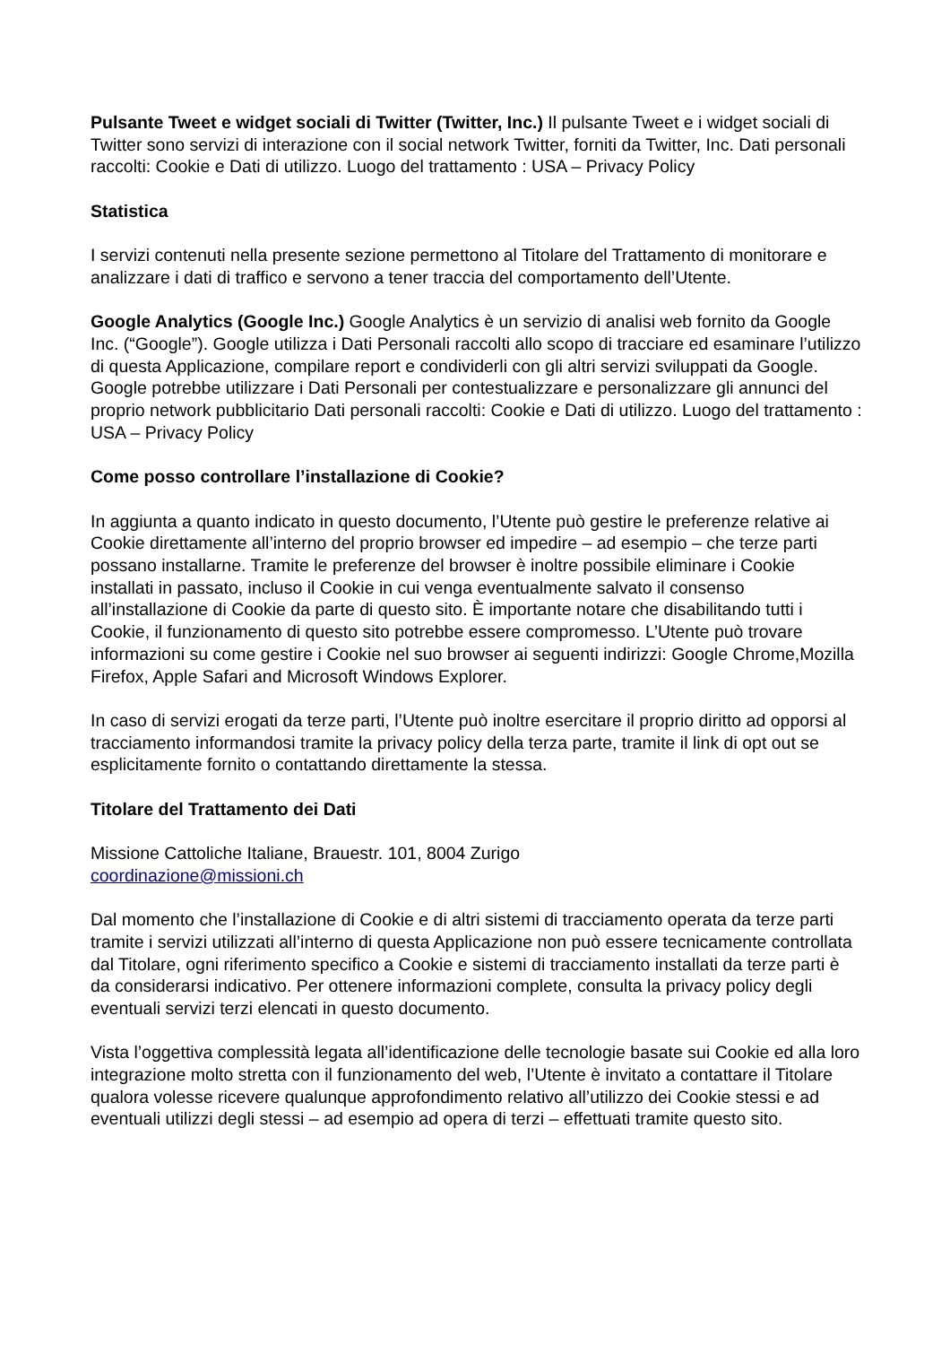Pulsante Tweet e widget sociali di Twitter (Twitter, Inc.) Il pulsante Tweet e i widget sociali di Twitter sono servizi di interazione con il social network Twitter, forniti da Twitter, Inc. Dati personali raccolti: Cookie e Dati di utilizzo. Luogo del trattamento : USA – Privacy Policy
Statistica
I servizi contenuti nella presente sezione permettono al Titolare del Trattamento di monitorare e analizzare i dati di traffico e servono a tener traccia del comportamento dell’Utente.
Google Analytics (Google Inc.) Google Analytics è un servizio di analisi web fornito da Google Inc. (“Google”). Google utilizza i Dati Personali raccolti allo scopo di tracciare ed esaminare l’utilizzo di questa Applicazione, compilare report e condividerli con gli altri servizi sviluppati da Google. Google potrebbe utilizzare i Dati Personali per contestualizzare e personalizzare gli annunci del proprio network pubblicitario Dati personali raccolti: Cookie e Dati di utilizzo. Luogo del trattamento : USA – Privacy Policy
Come posso controllare l’installazione di Cookie?
In aggiunta a quanto indicato in questo documento, l’Utente può gestire le preferenze relative ai Cookie direttamente all’interno del proprio browser ed impedire – ad esempio – che terze parti possano installarne. Tramite le preferenze del browser è inoltre possibile eliminare i Cookie installati in passato, incluso il Cookie in cui venga eventualmente salvato il consenso all’installazione di Cookie da parte di questo sito. È importante notare che disabilitando tutti i Cookie, il funzionamento di questo sito potrebbe essere compromesso. L’Utente può trovare informazioni su come gestire i Cookie nel suo browser ai seguenti indirizzi: Google Chrome,Mozilla Firefox, Apple Safari and Microsoft Windows Explorer.
In caso di servizi erogati da terze parti, l’Utente può inoltre esercitare il proprio diritto ad opporsi al tracciamento informandosi tramite la privacy policy della terza parte, tramite il link di opt out se esplicitamente fornito o contattando direttamente la stessa.
Titolare del Trattamento dei Dati
Missione Cattoliche Italiane, Brauestr. 101, 8004 Zurigo
coordinazione@missioni.ch
Dal momento che l’installazione di Cookie e di altri sistemi di tracciamento operata da terze parti tramite i servizi utilizzati all’interno di questa Applicazione non può essere tecnicamente controllata dal Titolare, ogni riferimento specifico a Cookie e sistemi di tracciamento installati da terze parti è da considerarsi indicativo. Per ottenere informazioni complete, consulta la privacy policy degli eventuali servizi terzi elencati in questo documento.
Vista l’oggettiva complessità legata all’identificazione delle tecnologie basate sui Cookie ed alla loro integrazione molto stretta con il funzionamento del web, l’Utente è invitato a contattare il Titolare qualora volesse ricevere qualunque approfondimento relativo all’utilizzo dei Cookie stessi e ad eventuali utilizzi degli stessi – ad esempio ad opera di terzi – effettuati tramite questo sito.